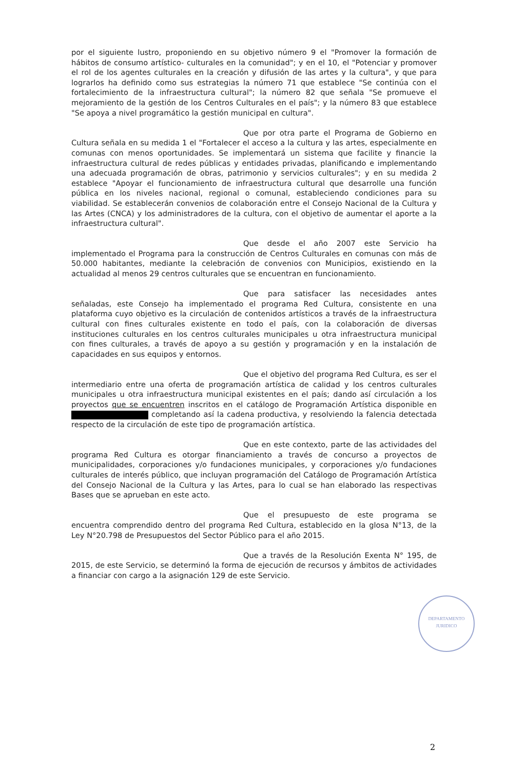por el siguiente lustro, proponiendo en su objetivo número 9 el "Promover la formación de hábitos de consumo artístico- culturales en la comunidad"; y en el 10, el "Potenciar y promover el rol de los agentes culturales en la creación y difusión de las artes y la cultura", y que para lograrlos ha definido como sus estrategias la número 71 que establece "Se continúa con el fortalecimiento de la infraestructura cultural"; la número 82 que señala "Se promueve el mejoramiento de la gestión de los Centros Culturales en el país"; y la número 83 que establece "Se apoya a nivel programático la gestión municipal en cultura".
Que por otra parte el Programa de Gobierno en Cultura señala en su medida 1 el "Fortalecer el acceso a la cultura y las artes, especialmente en comunas con menos oportunidades. Se implementará un sistema que facilite y financie la infraestructura cultural de redes públicas y entidades privadas, planificando e implementando una adecuada programación de obras, patrimonio y servicios culturales"; y en su medida 2 establece "Apoyar el funcionamiento de infraestructura cultural que desarrolle una función pública en los niveles nacional, regional o comunal, estableciendo condiciones para su viabilidad. Se establecerán convenios de colaboración entre el Consejo Nacional de la Cultura y las Artes (CNCA) y los administradores de la cultura, con el objetivo de aumentar el aporte a la infraestructura cultural".
Que desde el año 2007 este Servicio ha implementado el Programa para la construcción de Centros Culturales en comunas con más de 50.000 habitantes, mediante la celebración de convenios con Municipios, existiendo en la actualidad al menos 29 centros culturales que se encuentran en funcionamiento.
Que para satisfacer las necesidades antes señaladas, este Consejo ha implementado el programa Red Cultura, consistente en una plataforma cuyo objetivo es la circulación de contenidos artísticos a través de la infraestructura cultural con fines culturales existente en todo el país, con la colaboración de diversas instituciones culturales en los centros culturales municipales u otra infraestructura municipal con fines culturales, a través de apoyo a su gestión y programación y en la instalación de capacidades en sus equipos y entornos.
Que el objetivo del programa Red Cultura, es ser el intermediario entre una oferta de programación artística de calidad y los centros culturales municipales u otra infraestructura municipal existentes en el país; dando así circulación a los proyectos que se encuentren inscritos en el catálogo de Programación Artística disponible en completando así la cadena productiva, y resolviendo la falencia detectada respecto de la circulación de este tipo de programación artística.
Que en este contexto, parte de las actividades del programa Red Cultura es otorgar financiamiento a través de concurso a proyectos de municipalidades, corporaciones y/o fundaciones municipales, y corporaciones y/o fundaciones culturales de interés público, que incluyan programación del Catálogo de Programación Artística del Consejo Nacional de la Cultura y las Artes, para lo cual se han elaborado las respectivas Bases que se aprueban en este acto.
Que el presupuesto de este programa se encuentra comprendido dentro del programa Red Cultura, establecido en la glosa N°13, de la Ley N°20.798 de Presupuestos del Sector Público para el año 2015.
Que a través de la Resolución Exenta N° 195, de 2015, de este Servicio, se determinó la forma de ejecución de recursos y ámbitos de actividades a financiar con cargo a la asignación 129 de este Servicio.
DEPARTAMENTO
JURIDICO
2